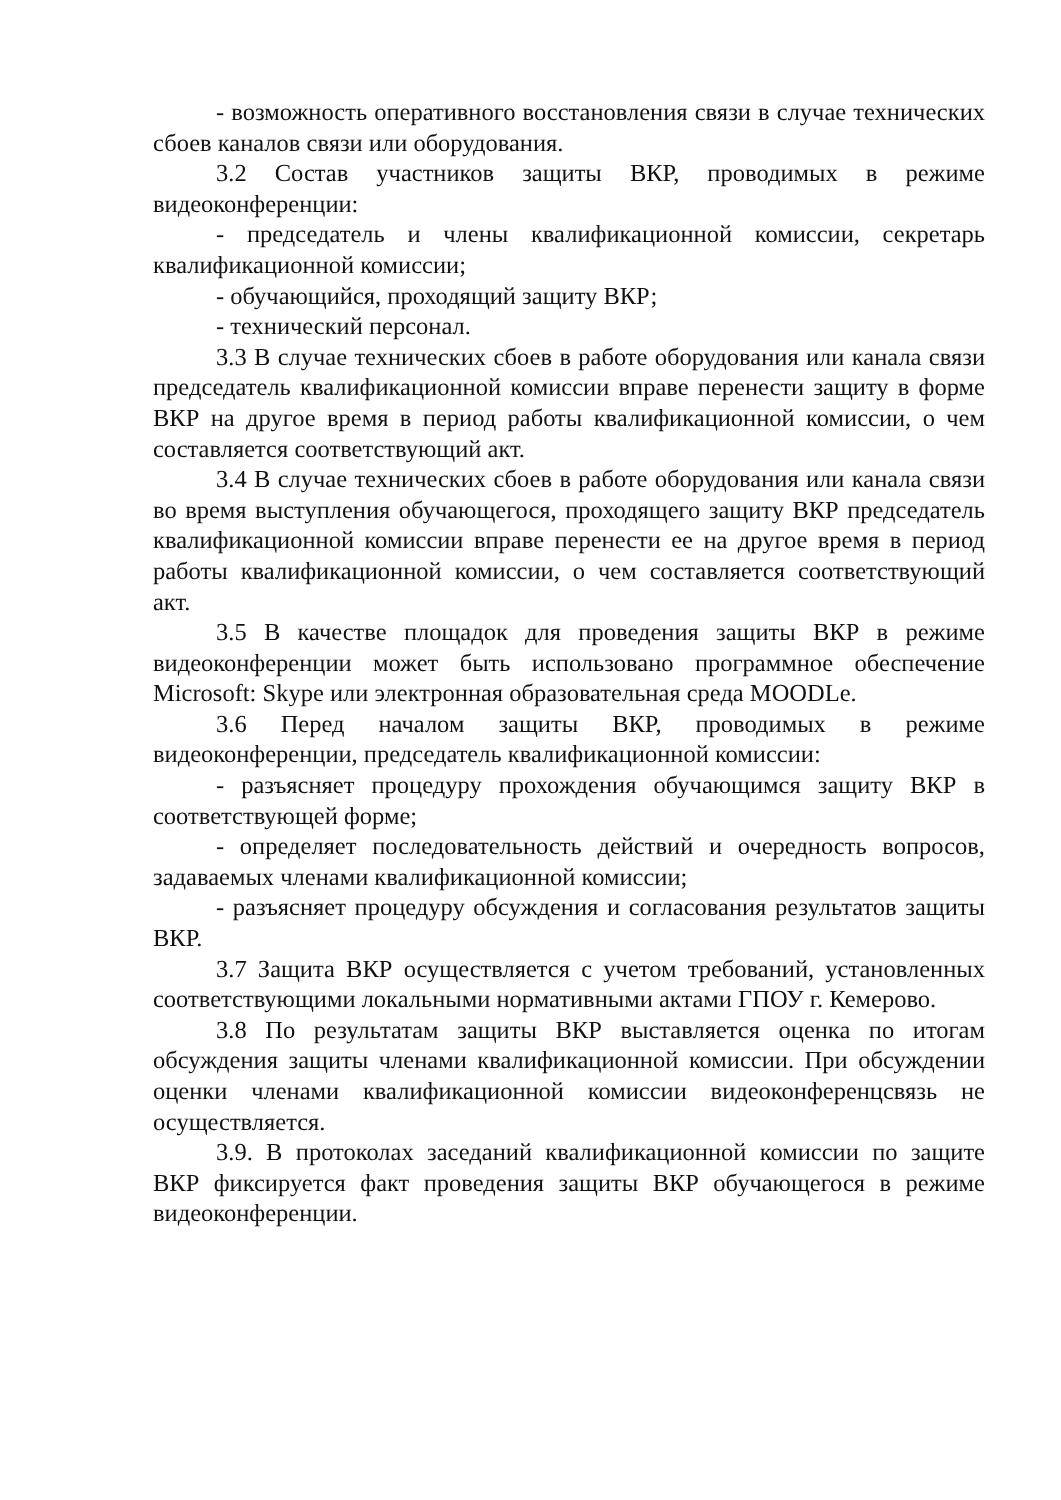- возможность оперативного восстановления связи в случае технических сбоев каналов связи или оборудования.
3.2 Состав участников защиты ВКР, проводимых в режиме видеоконференции:
- председатель и члены квалификационной комиссии, секретарь квалификационной комиссии;
- обучающийся, проходящий защиту ВКР;
- технический персонал.
3.3 В случае технических сбоев в работе оборудования или канала связи председатель квалификационной комиссии вправе перенести защиту в форме ВКР на другое время в период работы квалификационной комиссии, о чем составляется соответствующий акт.
3.4 В случае технических сбоев в работе оборудования или канала связи во время выступления обучающегося, проходящего защиту ВКР председатель квалификационной комиссии вправе перенести ее на другое время в период работы квалификационной комиссии, о чем составляется соответствующий акт.
3.5 В качестве площадок для проведения защиты ВКР в режиме видеоконференции может быть использовано программное обеспечение Microsoft: Skype или электронная образовательная среда MOODLe.
3.6 Перед началом защиты ВКР, проводимых в режиме видеоконференции, председатель квалификационной комиссии:
- разъясняет процедуру прохождения обучающимся защиту ВКР в соответствующей форме;
- определяет последовательность действий и очередность вопросов, задаваемых членами квалификационной комиссии;
- разъясняет процедуру обсуждения и согласования результатов защиты ВКР.
3.7 Защита ВКР осуществляется с учетом требований, установленных соответствующими локальными нормативными актами ГПОУ г. Кемерово.
3.8 По результатам защиты ВКР выставляется оценка по итогам обсуждения защиты членами квалификационной комиссии. При обсуждении оценки членами квалификационной комиссии видеоконференцсвязь не осуществляется.
3.9. В протоколах заседаний квалификационной комиссии по защите ВКР фиксируется факт проведения защиты ВКР обучающегося в режиме видеоконференции.